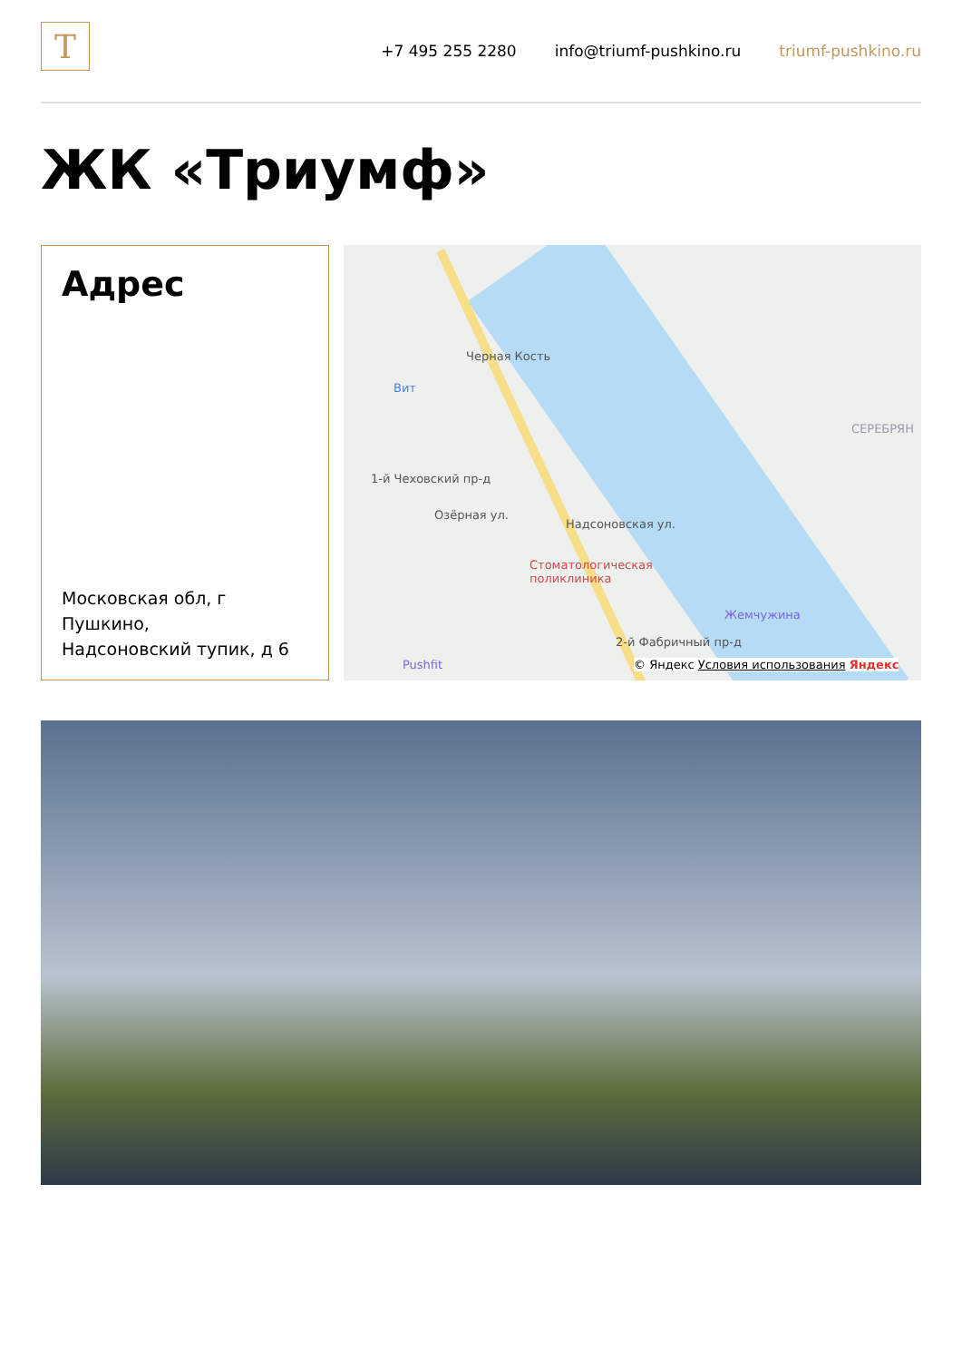T
+7 495 255 2280 info@triumf-pushkino.ru triumf-pushkino.ru
ЖК «Триумф»
Адрес
Московская обл, г Пушкино,
Надсоновский тупик, д 6
Черная Кость
Вит
СЕРЕБРЯН
Стоматологическая
поликлиника
Жемчужина
Pushfit
Надсоновская ул.
1-й Чеховский пр-д
Озёрная ул.
2-й Фабричный пр-д
© Яндекс Условия использования Яндекс